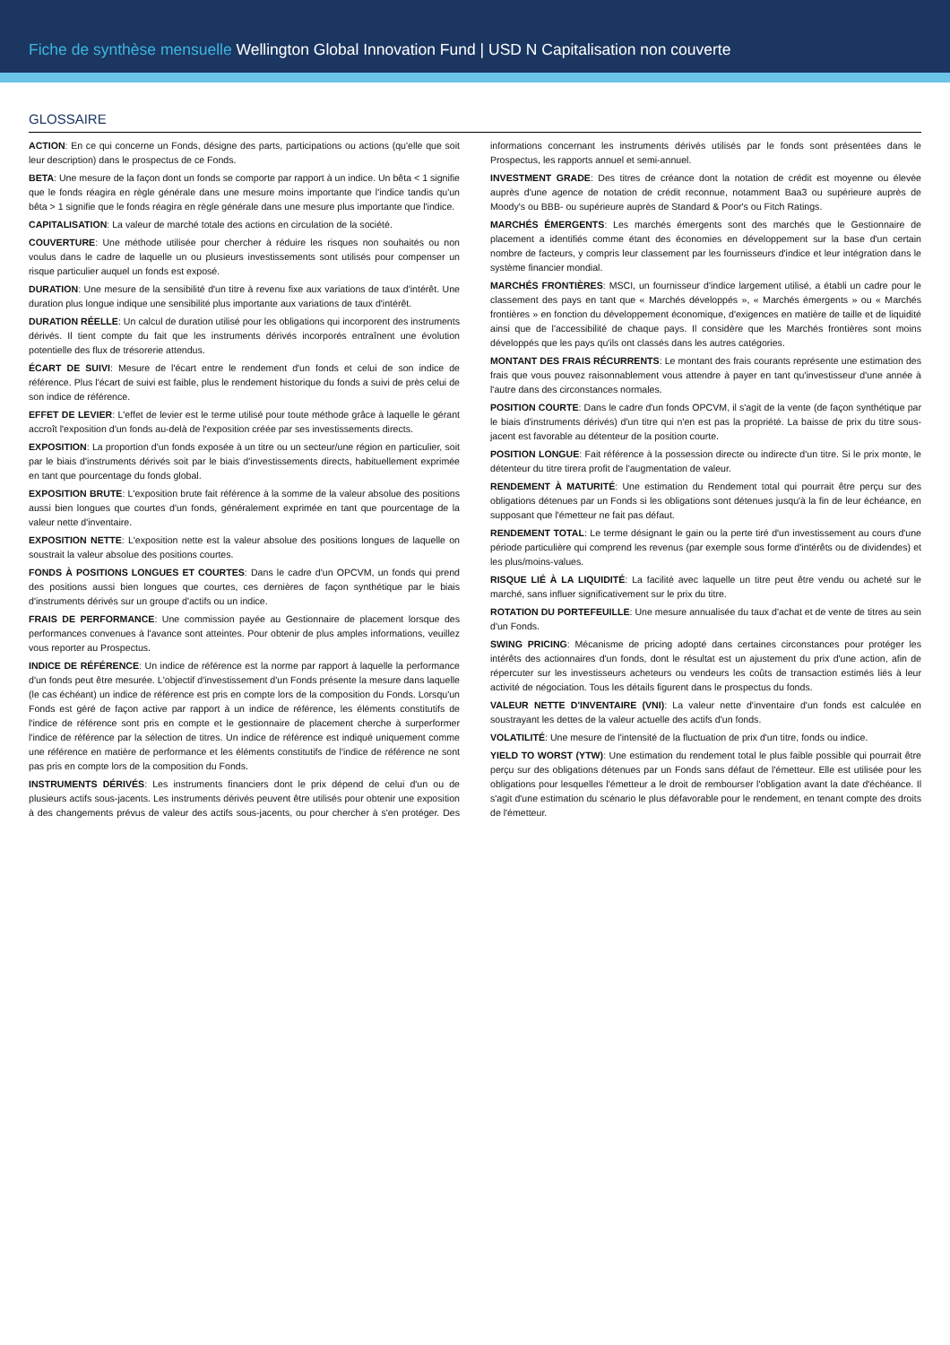Fiche de synthèse mensuelle Wellington Global Innovation Fund | USD N Capitalisation non couverte
GLOSSAIRE
ACTION: En ce qui concerne un Fonds, désigne des parts, participations ou actions (qu'elle que soit leur description) dans le prospectus de ce Fonds.
BETA: Une mesure de la façon dont un fonds se comporte par rapport à un indice. Un bêta < 1 signifie que le fonds réagira en règle générale dans une mesure moins importante que l'indice tandis qu'un bêta > 1 signifie que le fonds réagira en règle générale dans une mesure plus importante que l'indice.
CAPITALISATION: La valeur de marché totale des actions en circulation de la société.
COUVERTURE: Une méthode utilisée pour chercher à réduire les risques non souhaités ou non voulus dans le cadre de laquelle un ou plusieurs investissements sont utilisés pour compenser un risque particulier auquel un fonds est exposé.
DURATION: Une mesure de la sensibilité d'un titre à revenu fixe aux variations de taux d'intérêt. Une duration plus longue indique une sensibilité plus importante aux variations de taux d'intérêt.
DURATION RÉELLE: Un calcul de duration utilisé pour les obligations qui incorporent des instruments dérivés. Il tient compte du fait que les instruments dérivés incorporés entraînent une évolution potentielle des flux de trésorerie attendus.
ÉCART DE SUIVI: Mesure de l'écart entre le rendement d'un fonds et celui de son indice de référence. Plus l'écart de suivi est faible, plus le rendement historique du fonds a suivi de près celui de son indice de référence.
EFFET DE LEVIER: L'effet de levier est le terme utilisé pour toute méthode grâce à laquelle le gérant accroît l'exposition d'un fonds au-delà de l'exposition créée par ses investissements directs.
EXPOSITION: La proportion d'un fonds exposée à un titre ou un secteur/une région en particulier, soit par le biais d'instruments dérivés soit par le biais d'investissements directs, habituellement exprimée en tant que pourcentage du fonds global.
EXPOSITION BRUTE: L'exposition brute fait référence à la somme de la valeur absolue des positions aussi bien longues que courtes d'un fonds, généralement exprimée en tant que pourcentage de la valeur nette d'inventaire.
EXPOSITION NETTE: L'exposition nette est la valeur absolue des positions longues de laquelle on soustrait la valeur absolue des positions courtes.
FONDS À POSITIONS LONGUES ET COURTES: Dans le cadre d'un OPCVM, un fonds qui prend des positions aussi bien longues que courtes, ces dernières de façon synthétique par le biais d'instruments dérivés sur un groupe d'actifs ou un indice.
FRAIS DE PERFORMANCE: Une commission payée au Gestionnaire de placement lorsque des performances convenues à l'avance sont atteintes. Pour obtenir de plus amples informations, veuillez vous reporter au Prospectus.
INDICE DE RÉFÉRENCE: Un indice de référence est la norme par rapport à laquelle la performance d'un fonds peut être mesurée. L'objectif d'investissement d'un Fonds présente la mesure dans laquelle (le cas échéant) un indice de référence est pris en compte lors de la composition du Fonds. Lorsqu'un Fonds est géré de façon active par rapport à un indice de référence, les éléments constitutifs de l'indice de référence sont pris en compte et le gestionnaire de placement cherche à surperformer l'indice de référence par la sélection de titres. Un indice de référence est indiqué uniquement comme une référence en matière de performance et les éléments constitutifs de l'indice de référence ne sont pas pris en compte lors de la composition du Fonds.
INSTRUMENTS DÉRIVÉS: Les instruments financiers dont le prix dépend de celui d'un ou de plusieurs actifs sous-jacents. Les instruments dérivés peuvent être utilisés pour obtenir une exposition à des changements prévus de valeur des actifs sous-jacents, ou pour chercher à s'en protéger. Des informations concernant les instruments dérivés utilisés par le fonds sont présentées dans le Prospectus, les rapports annuel et semi-annuel.
INVESTMENT GRADE: Des titres de créance dont la notation de crédit est moyenne ou élevée auprès d'une agence de notation de crédit reconnue, notamment Baa3 ou supérieure auprès de Moody's ou BBB- ou supérieure auprès de Standard & Poor's ou Fitch Ratings.
MARCHÉS ÉMERGENTS: Les marchés émergents sont des marchés que le Gestionnaire de placement a identifiés comme étant des économies en développement sur la base d'un certain nombre de facteurs, y compris leur classement par les fournisseurs d'indice et leur intégration dans le système financier mondial.
MARCHÉS FRONTIÈRES: MSCI, un fournisseur d'indice largement utilisé, a établi un cadre pour le classement des pays en tant que « Marchés développés », « Marchés émergents » ou « Marchés frontières » en fonction du développement économique, d'exigences en matière de taille et de liquidité ainsi que de l'accessibilité de chaque pays. Il considère que les Marchés frontières sont moins développés que les pays qu'ils ont classés dans les autres catégories.
MONTANT DES FRAIS RÉCURRENTS: Le montant des frais courants représente une estimation des frais que vous pouvez raisonnablement vous attendre à payer en tant qu'investisseur d'une année à l'autre dans des circonstances normales.
POSITION COURTE: Dans le cadre d'un fonds OPCVM, il s'agit de la vente (de façon synthétique par le biais d'instruments dérivés) d'un titre qui n'en est pas la propriété. La baisse de prix du titre sous-jacent est favorable au détenteur de la position courte.
POSITION LONGUE: Fait référence à la possession directe ou indirecte d'un titre. Si le prix monte, le détenteur du titre tirera profit de l'augmentation de valeur.
RENDEMENT À MATURITÉ: Une estimation du Rendement total qui pourrait être perçu sur des obligations détenues par un Fonds si les obligations sont détenues jusqu'à la fin de leur échéance, en supposant que l'émetteur ne fait pas défaut.
RENDEMENT TOTAL: Le terme désignant le gain ou la perte tiré d'un investissement au cours d'une période particulière qui comprend les revenus (par exemple sous forme d'intérêts ou de dividendes) et les plus/moins-values.
RISQUE LIÉ À LA LIQUIDITÉ: La facilité avec laquelle un titre peut être vendu ou acheté sur le marché, sans influer significativement sur le prix du titre.
ROTATION DU PORTEFEUILLE: Une mesure annualisée du taux d'achat et de vente de titres au sein d'un Fonds.
SWING PRICING: Mécanisme de pricing adopté dans certaines circonstances pour protéger les intérêts des actionnaires d'un fonds, dont le résultat est un ajustement du prix d'une action, afin de répercuter sur les investisseurs acheteurs ou vendeurs les coûts de transaction estimés liés à leur activité de négociation. Tous les détails figurent dans le prospectus du fonds.
VALEUR NETTE D'INVENTAIRE (VNI): La valeur nette d'inventaire d'un fonds est calculée en soustrayant les dettes de la valeur actuelle des actifs d'un fonds.
VOLATILITÉ: Une mesure de l'intensité de la fluctuation de prix d'un titre, fonds ou indice.
YIELD TO WORST (YTW): Une estimation du rendement total le plus faible possible qui pourrait être perçu sur des obligations détenues par un Fonds sans défaut de l'émetteur. Elle est utilisée pour les obligations pour lesquelles l'émetteur a le droit de rembourser l'obligation avant la date d'échéance. Il s'agit d'une estimation du scénario le plus défavorable pour le rendement, en tenant compte des droits de l'émetteur.